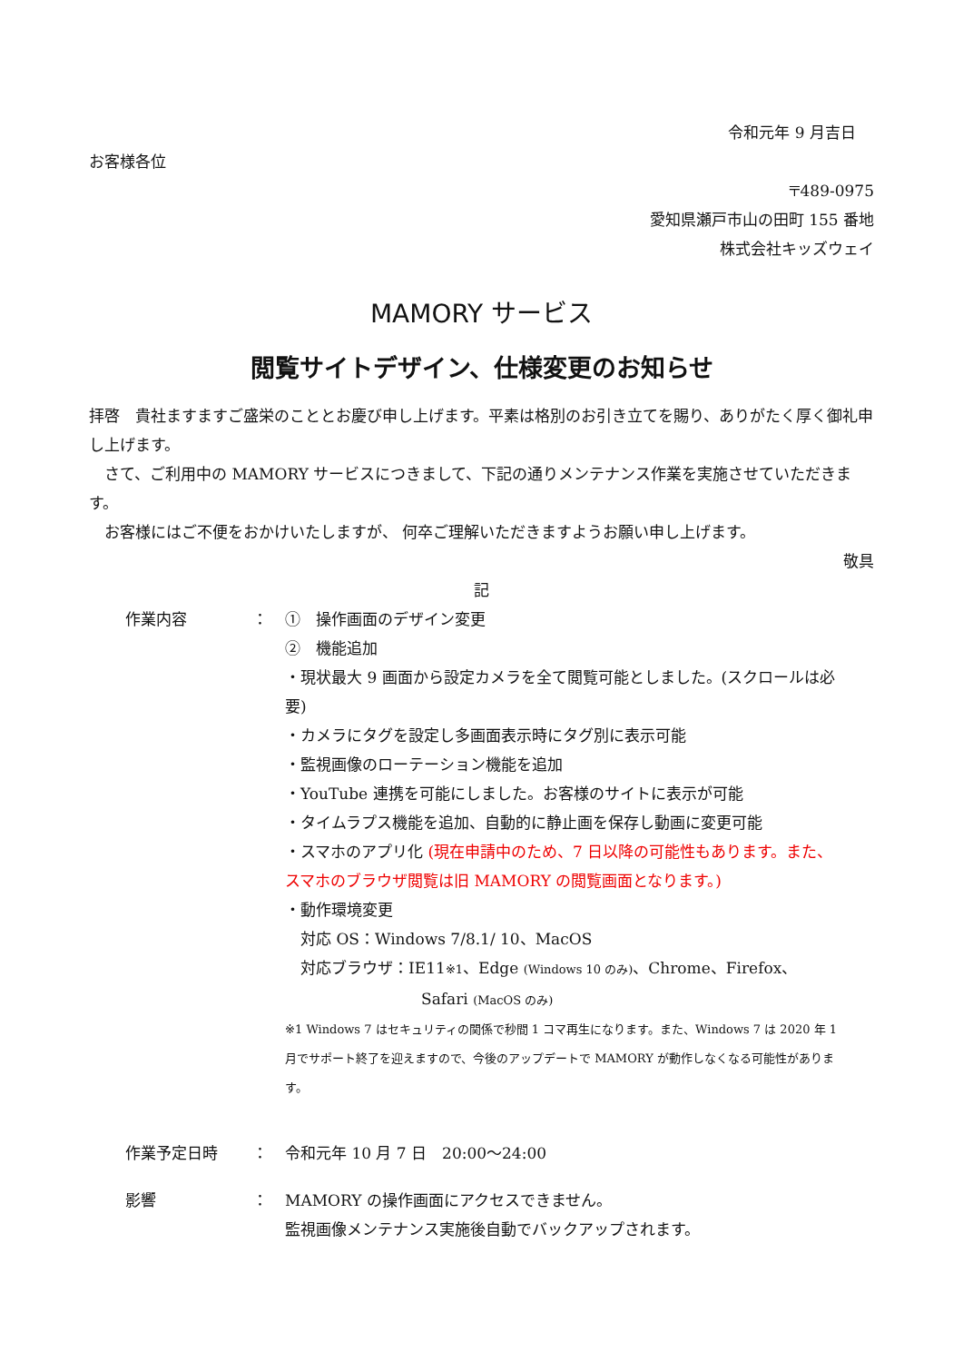令和元年 9 月吉日
お客様各位
〒489-0975
愛知県瀬戸市山の田町 155 番地
株式会社キッズウェイ
MAMORY サービス
閲覧サイトデザイン、仕様変更のお知らせ
拝啓　貴社ますますご盛栄のこととお慶び申し上げます。平素は格別のお引き立てを賜り、ありがたく厚く御礼申し上げます。
　さて、ご利用中の MAMORY サービスにつきまして、下記の通りメンテナンス作業を実施させていただきます。
　お客様にはご不便をおかけいたしますが、 何卒ご理解いただきますようお願い申し上げます。
敬具
記
作業内容 ： ①　操作画面のデザイン変更
②　機能追加
・現状最大 9 画面から設定カメラを全て閲覧可能としました。(スクロールは必要)
・カメラにタグを設定し多画面表示時にタグ別に表示可能
・監視画像のローテーション機能を追加
・YouTube 連携を可能にしました。お客様のサイトに表示が可能
・タイムラプス機能を追加、自動的に静止画を保存し動画に変更可能
・スマホのアプリ化 (現在申請中のため、7 日以降の可能性もあります。また、スマホのブラウザ閲覧は旧 MAMORY の閲覧画面となります。)
・動作環境変更
　対応 OS：Windows 7/8.1/ 10、MacOS
　対応ブラウザ：IE11※1、Edge (Windows 10 のみ)、Chrome、Firefox、
Safari (MacOS のみ)
※1 Windows 7 はセキュリティの関係で秒間 1 コマ再生になります。また、Windows 7 は 2020 年 1 月でサポート終了を迎えますので、今後のアップデートで MAMORY が動作しなくなる可能性があります。
作業予定日時 ： 令和元年 10 月 7 日　20:00～24:00
影響 ： MAMORY の操作画面にアクセスできません。
監視画像メンテナンス実施後自動でバックアップされます。